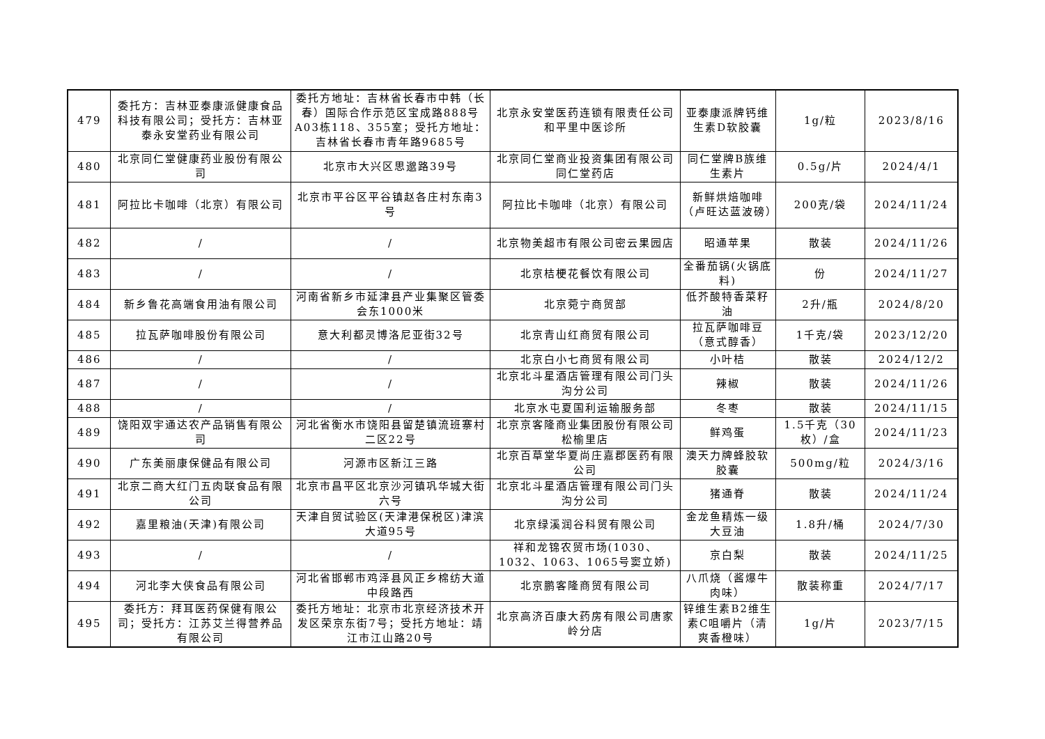| 479 | 委托方：吉林亚泰康派健康食品科技有限公司；受托方：吉林亚泰永安堂药业有限公司 | 委托方地址：吉林省长春市中韩（长春）国际合作示范区宝成路888号A03栋118、355室；受托方地址：吉林省长春市青年路9685号 | 北京永安堂医药连锁有限责任公司和平里中医诊所 | 亚泰康派牌钙维生素D软胶囊 | 1g/粒 | 2023/8/16 |
| 480 | 北京同仁堂健康药业股份有限公司 | 北京市大兴区思邈路39号 | 北京同仁堂商业投资集团有限公司同仁堂药店 | 同仁堂牌B族维生素片 | 0.5g/片 | 2024/4/1 |
| 481 | 阿拉比卡咖啡（北京）有限公司 | 北京市平谷区平谷镇赵各庄村东南3号 | 阿拉比卡咖啡（北京）有限公司 | 新鲜烘焙咖啡（卢旺达蓝波磅） | 200克/袋 | 2024/11/24 |
| 482 | / | / | 北京物美超市有限公司密云果园店 | 昭通苹果 | 散装 | 2024/11/26 |
| 483 | / | / | 北京桔梗花餐饮有限公司 | 全番茄锅(火锅底料) | 份 | 2024/11/27 |
| 484 | 新乡鲁花高端食用油有限公司 | 河南省新乡市延津县产业集聚区管委会东1000米 | 北京菀宁商贸部 | 低芥酸特香菜籽油 | 2升/瓶 | 2024/8/20 |
| 485 | 拉瓦萨咖啡股份有限公司 | 意大利都灵博洛尼亚街32号 | 北京青山红商贸有限公司 | 拉瓦萨咖啡豆（意式醇香） | 1千克/袋 | 2023/12/20 |
| 486 | / | / | 北京白小七商贸有限公司 | 小叶桔 | 散装 | 2024/12/2 |
| 487 | / | / | 北京北斗星酒店管理有限公司门头沟分公司 | 辣椒 | 散装 | 2024/11/26 |
| 488 | / | / | 北京水屯夏国利运输服务部 | 冬枣 | 散装 | 2024/11/15 |
| 489 | 饶阳双宇通达农产品销售有限公司 | 河北省衡水市饶阳县留楚镇流班寨村二区22号 | 北京京客隆商业集团股份有限公司松榆里店 | 鲜鸡蛋 | 1.5千克（30枚）/盒 | 2024/11/23 |
| 490 | 广东美丽康保健品有限公司 | 河源市区新江三路 | 北京百草堂华夏尚庄嘉郡医药有限公司 | 澳天力牌蜂胶软胶囊 | 500mg/粒 | 2024/3/16 |
| 491 | 北京二商大红门五肉联食品有限公司 | 北京市昌平区北京沙河镇巩华城大街六号 | 北京北斗星酒店管理有限公司门头沟分公司 | 猪通脊 | 散装 | 2024/11/24 |
| 492 | 嘉里粮油(天津)有限公司 | 天津自贸试验区(天津港保税区)津滨大道95号 | 北京绿溪润谷科贸有限公司 | 金龙鱼精炼一级大豆油 | 1.8升/桶 | 2024/7/30 |
| 493 | / | / | 祥和龙锦农贸市场(1030、1032、1063、1065号窦立娇) | 京白梨 | 散装 | 2024/11/25 |
| 494 | 河北李大侠食品有限公司 | 河北省邯郸市鸡泽县风正乡棉纺大道中段路西 | 北京鹏客隆商贸有限公司 | 八爪烧（酱爆牛肉味） | 散装称重 | 2024/7/17 |
| 495 | 委托方：拜耳医药保健有限公司；受托方：江苏艾兰得营养品有限公司 | 委托方地址：北京市北京经济技术开发区荣京东街7号；受托方地址：靖江市江山路20号 | 北京高济百康大药房有限公司唐家岭分店 | 锌维生素B2维生素C咀嚼片（清爽香橙味） | 1g/片 | 2023/7/15 |